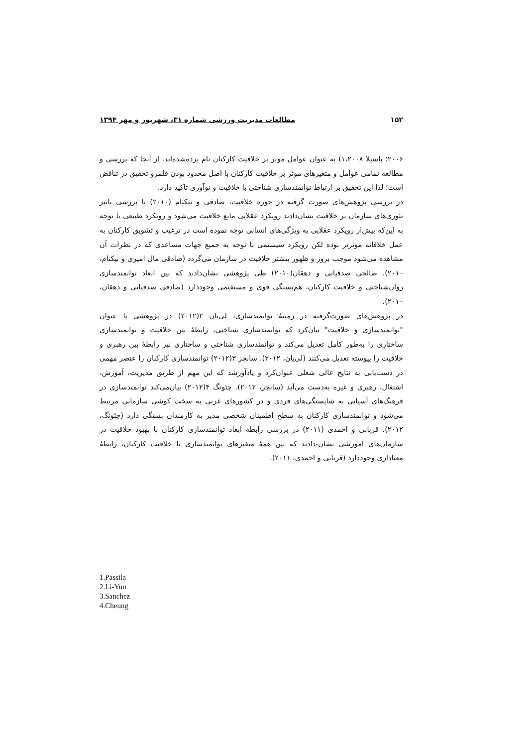۱۵۲ مطالعات مدیریت ورزشی شماره ۳۱، شهریور و مهر ۱۳۹۴
۲۰۰۶؛ پاسیلا ۱،۲۰۰۸) به عنوان عوامل موثر بر خلاقیت کارکنان نام برده‌شده‌اند. از آنجا که بررسی و مطالعه تمامی عوامل و متغیرهای موثر بر خلاقیت کارکنان با اصل محدود بودن قلمرو تحقیق در تناقض است؛ لذا این تحقیق بر ارتباط توانمندسازی شناختی با خلاقیت و نوآوری تاکید دارد.
در بررسی پژوهش‌های صورت گرفته در حوزه خلاقیت، صادقی و نیکنام (۲۰۱۰) با بررسی تاثیر تئوری‌های سازمان بر خلاقیت نشان‌دادند رویکرد عقلایی مانع خلاقیت می‌شود و رویکرد طبیعی با توجه به این‌که بیش‌از رویکرد عقلایی به ویژگی‌های انسانی توجه نموده است در ترغیب و تشویق کارکنان به عمل خلاقانه موثرتر بوده لکن رویکرد سیستمی با توجه به جمیع جهات مساعدی که در نظرات آن مشاهده می‌شود موجب بروز و ظهور بیشتر خلاقیت در سازمان می‌گردد (صادقی مال امیری و نیکنام، ۲۰۱۰). صالحی صدقیانی و دهقان(۲۰۱۰) طی پژوهشی نشان‌دادند که بین ابعاد توانمندسازی روان‌شناختی و خلاقیت کارکنان، هم‌بستگی قوی و مستقیمی وجوددارد (صادقی صدقیانی و دهقان، ۲۰۱۰).
در پژوهش‌های صورت‌گرفته در زمینهٔ توانمندسازی، لی‌یان ۲(۲۰۱۲) در پژوهشی با عنوان "توانمندسازی و خلاقیت" بیان‌کرد که توانمندسازی شناختی، رابطهٔ بین خلاقیت و توانمندسازی ساختاری را به‌طور کامل تعدیل می‌کند و توانمندسازی شناختی و ساختاری نیز رابطهٔ بین رهبری و خلاقیت را پیوسته تعدیل می‌کنند (لی‌یان، ۲۰۱۲). سانچز ۳(۲۰۱۲) توانمندسازی کارکنان را عنصر مهمی در دست‌یابی به نتایج عالی شغلی عنوان‌کرد و یادآورشد که این مهم از طریق مدیریت، آموزش، اشتغال، رهبری و غیره به‌دست می‌آید (سانچز، ۲۰۱۲). چئونگ ۴(۲۰۱۲) بیان‌می‌کند توانمندسازی در فرهنگ‌های آسیایی به شایستگی‌های فردی و در کشورهای غربی به سخت کوشی سازمانی مرتبط می‌شود و توانمندسازی کارکنان به سطح اطمینان شخصی مدیر به کارمندان بستگی دارد (چئونگ، ۲۰۱۲). قربانی و احمدی (۲۰۱۱) در بررسی رابطهٔ ابعاد توانمندسازی کارکنان با بهبود خلاقیت در سازمان‌های آموزشی نشان-دادند که بین همهٔ متغیرهای توانمندسازی با خلاقیت کارکنان، رابطهٔ معناداری وجوددارد (قربانی و احمدی، ۲۰۱۱).
1.Passila
2.Li-Yun
3.Sanchez
4.Cheung